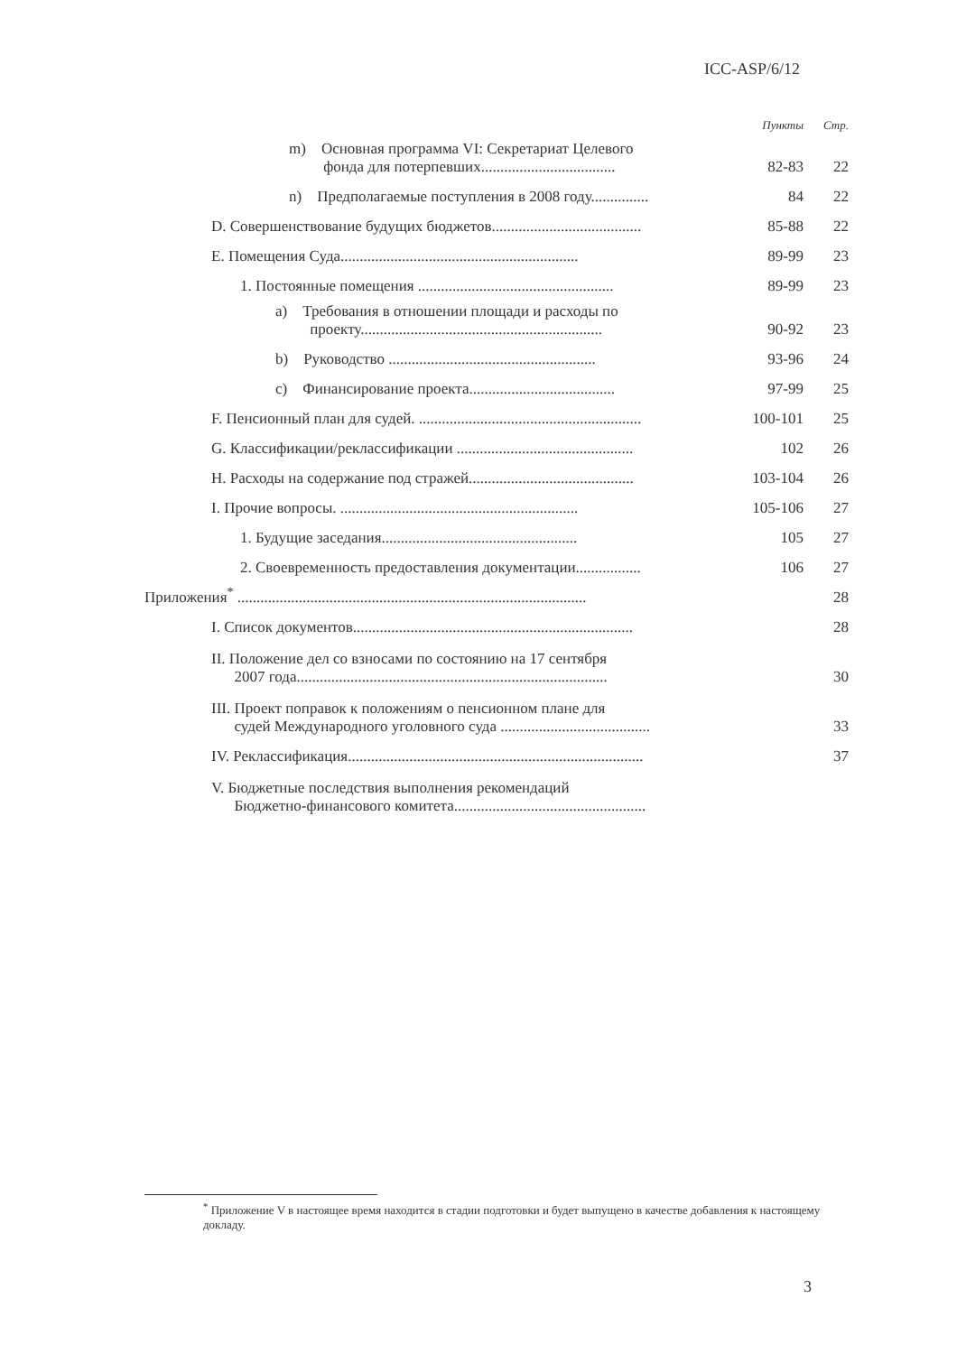ICC-ASP/6/12
| | Пункты | Стр. |
| m) Основная программа VI: Секретариат Целевого фонда для потерпевших................................... | 82-83 | 22 |
| n) Предполагаемые поступления в 2008 году............... | 84 | 22 |
| D. Совершенствование будущих бюджетов....................................... | 85-88 | 22 |
| E. Помещения Суда.............................................................. | 89-99 | 23 |
| 1. Постоянные помещения ................................................... | 89-99 | 23 |
| a) Требования в отношении площади и расходы по проекту............................................................... | 90-92 | 23 |
| b) Руководство ...................................................... | 93-96 | 24 |
| c) Финансирование проекта...................................... | 97-99 | 25 |
| F. Пенсионный план для судей. .......................................................... | 100-101 | 25 |
| G. Классификации/реклассификации .............................................. | 102 | 26 |
| H. Расходы на содержание под стражей........................................... | 103-104 | 26 |
| I. Прочие вопросы. .............................................................. | 105-106 | 27 |
| 1. Будущие заседания................................................... | 105 | 27 |
| 2. Своевременность предоставления документации................. | 106 | 27 |
| Приложения<sup>*</sup> ........................................................................................... | | 28 |
| I. Список документов......................................................................... | | 28 |
| II. Положение дел со взносами по состоянию на 17 сентября 2007 года................................................................................. | | 30 |
| III. Проект поправок к положениям о пенсионном плане для судей Международного уголовного суда ....................................... | | 33 |
| IV. Реклассификация............................................................................. | | 37 |
| V. Бюджетные последствия выполнения рекомендаций Бюджетно-финансового комитета.................................................. | | |
<sup>*</sup> Приложение V в настоящее время находится в стадии подготовки и будет выпущено в качестве добавления к настоящему докладу.
3